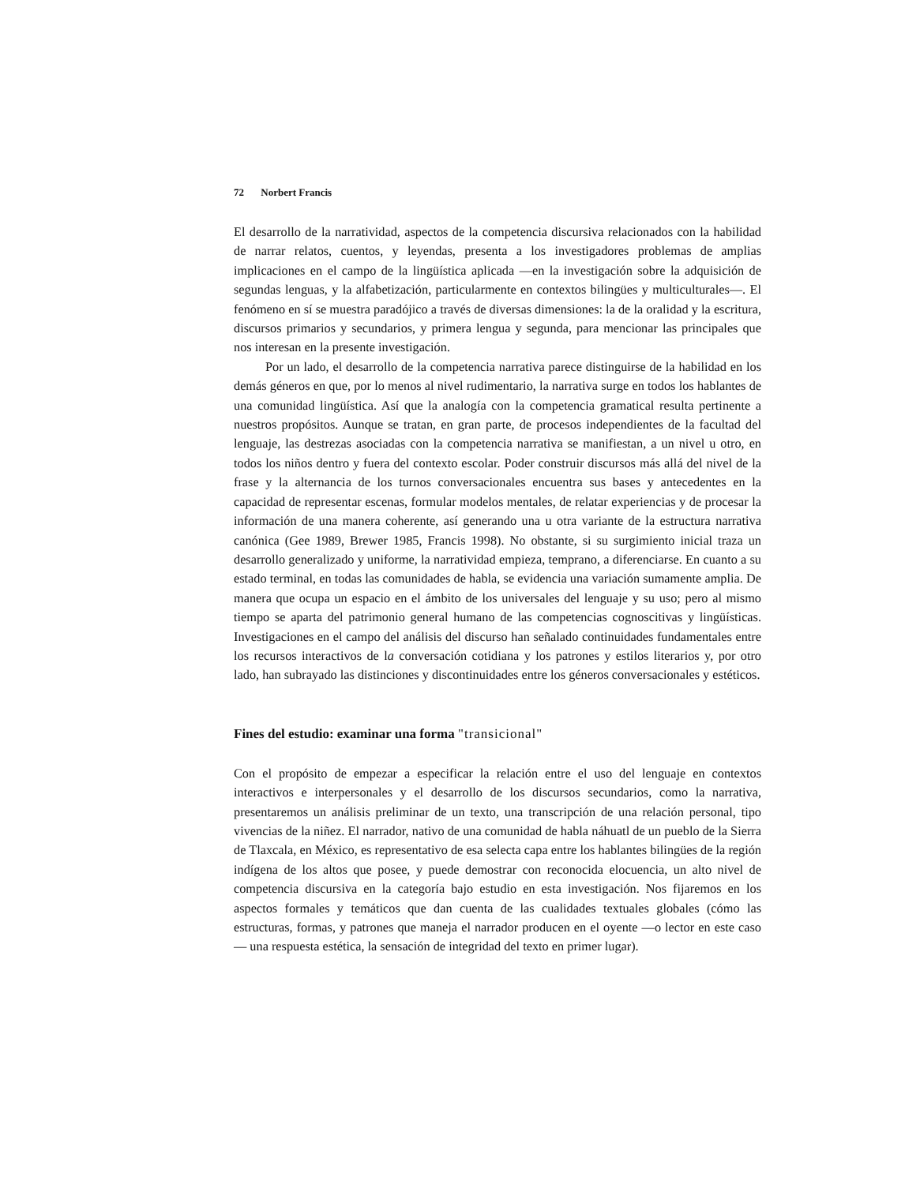72 Norbert Francis
El desarrollo de la narratividad, aspectos de la competencia discursiva relacionados con la habilidad de narrar relatos, cuentos, y leyendas, presenta a los investigadores problemas de amplias implicaciones en el campo de la lingüística aplicada —en la investigación sobre la adquisición de segundas lenguas, y la alfabetización, particularmente en contextos bilingües y multiculturales—. El fenómeno en sí se muestra paradójico a través de diversas dimensiones: la de la oralidad y la escritura, discursos primarios y secundarios, y primera lengua y segunda, para mencionar las principales que nos interesan en la presente investigación.
Por un lado, el desarrollo de la competencia narrativa parece distinguirse de la habilidad en los demás géneros en que, por lo menos al nivel rudimentario, la narrativa surge en todos los hablantes de una comunidad lingüística. Así que la analogía con la competencia gramatical resulta pertinente a nuestros propósitos. Aunque se tratan, en gran parte, de procesos independientes de la facultad del lenguaje, las destrezas asociadas con la competencia narrativa se manifiestan, a un nivel u otro, en todos los niños dentro y fuera del contexto escolar. Poder construir discursos más allá del nivel de la frase y la alternancia de los turnos conversacionales encuentra sus bases y antecedentes en la capacidad de representar escenas, formular modelos mentales, de relatar experiencias y de procesar la información de una manera coherente, así generando una u otra variante de la estructura narrativa canónica (Gee 1989, Brewer 1985, Francis 1998). No obstante, si su surgimiento inicial traza un desarrollo generalizado y uniforme, la narratividad empieza, temprano, a diferenciarse. En cuanto a su estado terminal, en todas las comunidades de habla, se evidencia una variación sumamente amplia. De manera que ocupa un espacio en el ámbito de los universales del lenguaje y su uso; pero al mismo tiempo se aparta del patrimonio general humano de las competencias cognoscitivas y lingüísticas. Investigaciones en el campo del análisis del discurso han señalado continuidades fundamentales entre los recursos interactivos de la conversación cotidiana y los patrones y estilos literarios y, por otro lado, han subrayado las distinciones y discontinuidades entre los géneros conversacionales y estéticos.
Fines del estudio: examinar una forma "transicional"
Con el propósito de empezar a especificar la relación entre el uso del lenguaje en contextos interactivos e interpersonales y el desarrollo de los discursos secundarios, como la narrativa, presentaremos un análisis preliminar de un texto, una transcripción de una relación personal, tipo vivencias de la niñez. El narrador, nativo de una comunidad de habla náhuatl de un pueblo de la Sierra de Tlaxcala, en México, es representativo de esa selecta capa entre los hablantes bilingües de la región indígena de los altos que posee, y puede demostrar con reconocida elocuencia, un alto nivel de competencia discursiva en la categoría bajo estudio en esta investigación. Nos fijaremos en los aspectos formales y temáticos que dan cuenta de las cualidades textuales globales (cómo las estructuras, formas, y patrones que maneja el narrador producen en el oyente —o lector en este caso— una respuesta estética, la sensación de integridad del texto en primer lugar).